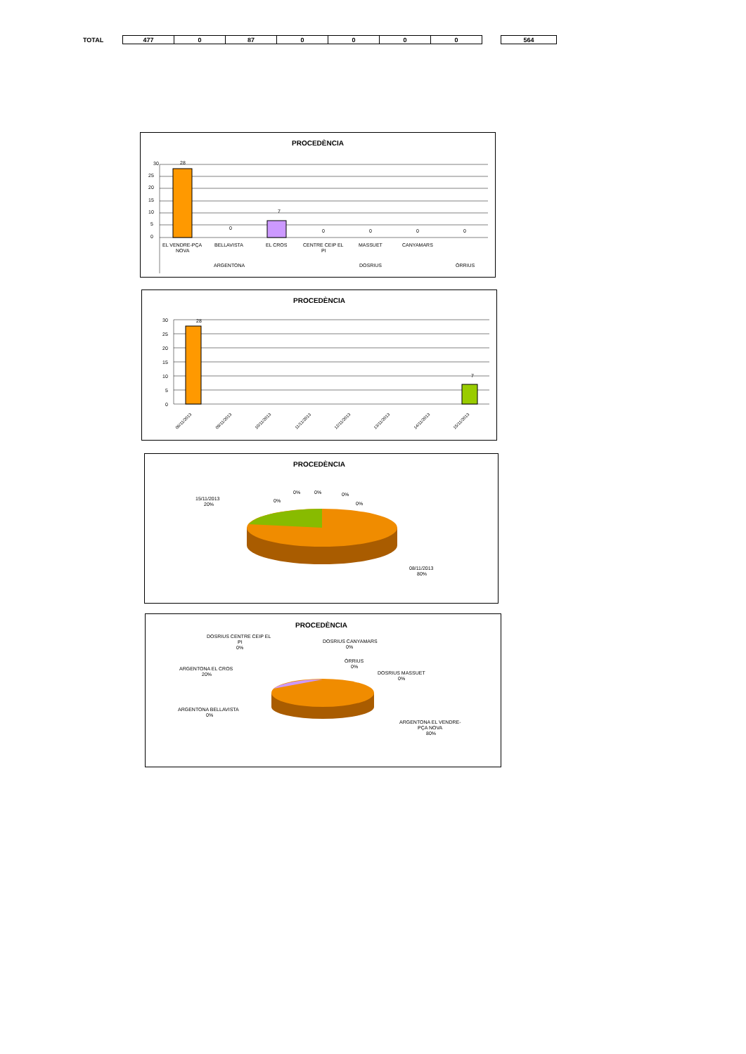| TOTAL | | 477 | 0 | 87 | 0 | 0 | 0 | 0 | | 564 |
PROCEDÈNCIA
30
25
20
15
10
5
0
28
7
0
0
0
0
0
EL VENDRE-PÇA
NOVA
BELLAVISTA
EL CROS
CENTRE CEIP EL
PI
MASSUET
CANYAMARS
ARGENTONA
DOSRIUS
ÒRRIUS
PROCEDÈNCIA
30
25
20
15
10
5
0
28
7
08/11/2013
09/11/2013
10/11/2013
11/11/2013
12/11/2013
13/11/2013
14/11/2013
15/11/2013
PROCEDÈNCIA
15/11/2013
20%
0%
0%
0%
0%
0%
08/11/2013
80%
PROCEDÈNCIA
DOSRIUS CENTRE CEIP EL
PI
0%
DOSRIUS CANYAMARS
0%
ÒRRIUS
0%
DOSRIUS MASSUET
0%
ARGENTONA EL CROS
20%
ARGENTONA BELLAVISTA
0%
ARGENTONA EL VENDRE-
PÇA NOVA
80%